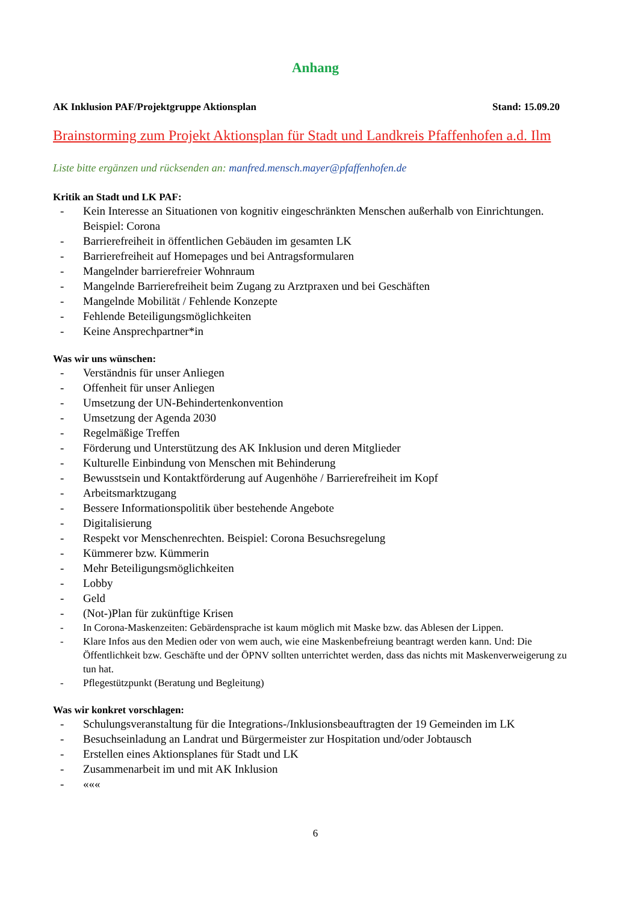Anhang
AK Inklusion PAF/Projektgruppe Aktionsplan Stand: 15.09.20
Brainstorming zum Projekt Aktionsplan für Stadt und Landkreis Pfaffenhofen a.d. Ilm
Liste bitte ergänzen und rücksenden an: manfred.mensch.mayer@pfaffenhofen.de
Kritik an Stadt und LK PAF:
- Kein Interesse an Situationen von kognitiv eingeschränkten Menschen außerhalb von Einrichtungen. Beispiel: Corona
- Barrierefreiheit in öffentlichen Gebäuden im gesamten LK
- Barrierefreiheit auf Homepages und bei Antragsformularen
- Mangelnder barrierefreier Wohnraum
- Mangelnde Barrierefreiheit beim Zugang zu Arztpraxen und bei Geschäften
- Mangelnde Mobilität / Fehlende Konzepte
- Fehlende Beteiligungsmöglichkeiten
- Keine Ansprechpartner*in
Was wir uns wünschen:
- Verständnis für unser Anliegen
- Offenheit für unser Anliegen
- Umsetzung der UN-Behindertenkonvention
- Umsetzung der Agenda 2030
- Regelmäßige Treffen
- Förderung und Unterstützung des AK Inklusion und deren Mitglieder
- Kulturelle Einbindung von Menschen mit Behinderung
- Bewusstsein und Kontaktförderung auf Augenhöhe / Barrierefreiheit im Kopf
- Arbeitsmarktzugang
- Bessere Informationspolitik über bestehende Angebote
- Digitalisierung
- Respekt vor Menschenrechten. Beispiel: Corona Besuchsregelung
- Kümmerer bzw. Kümmerin
- Mehr Beteiligungsmöglichkeiten
- Lobby
- Geld
- (Not-)Plan für zukünftige Krisen
- In Corona-Maskenzeiten: Gebärdensprache ist kaum möglich mit Maske bzw. das Ablesen der Lippen.
- Klare Infos aus den Medien oder von wem auch, wie eine Maskenbefreiung beantragt werden kann. Und: Die Öffentlichkeit bzw. Geschäfte und der ÖPNV sollten unterrichtet werden, dass das nichts mit Maskenverweigerung zu tun hat.
- Pflegestützpunkt (Beratung und Begleitung)
Was wir konkret vorschlagen:
- Schulungsveranstaltung für die Integrations-/Inklusionsbeauftragten der 19 Gemeinden im LK
- Besuchseinladung an Landrat und Bürgermeister zur Hospitation und/oder Jobtausch
- Erstellen eines Aktionsplanes für Stadt und LK
- Zusammenarbeit im und mit AK Inklusion
- «««
6